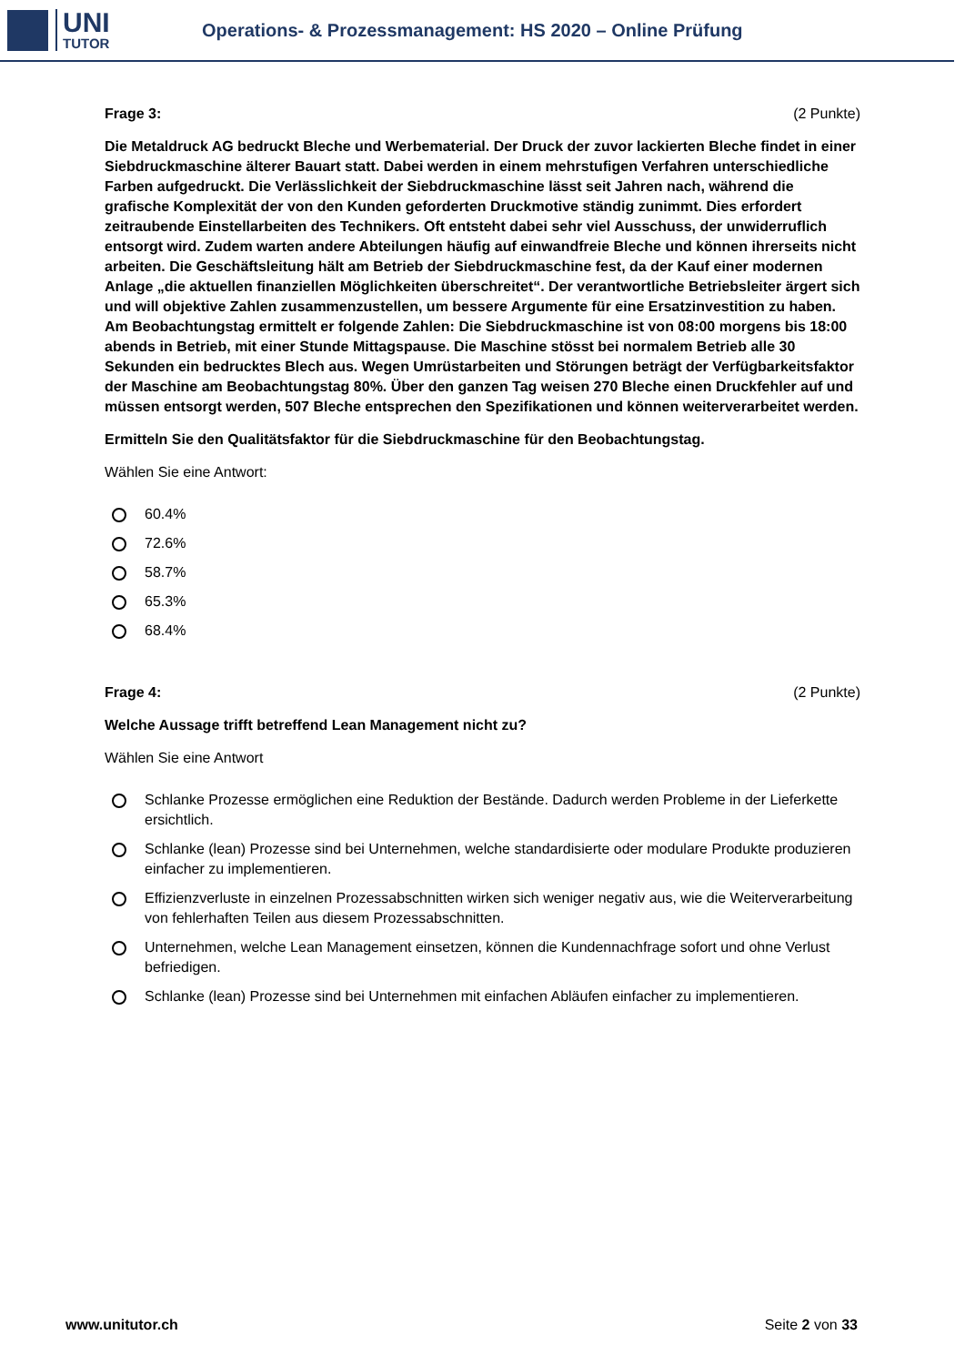UNI
TUTOR
Operations- & Prozessmanagement: HS 2020 – Online Prüfung
Frage 3: (2 Punkte)
Die Metaldruck AG bedruckt Bleche und Werbematerial. Der Druck der zuvor lackierten Bleche findet in einer Siebdruckmaschine älterer Bauart statt. Dabei werden in einem mehrstufigen Verfahren unterschiedliche Farben aufgedruckt. Die Verlässlichkeit der Siebdruckmaschine lässt seit Jahren nach, während die grafische Komplexität der von den Kunden geforderten Druckmotive ständig zunimmt. Dies erfordert zeitraubende Einstellarbeiten des Technikers. Oft entsteht dabei sehr viel Ausschuss, der unwiderruflich entsorgt wird. Zudem warten andere Abteilungen häufig auf einwandfreie Bleche und können ihrerseits nicht arbeiten. Die Geschäftsleitung hält am Betrieb der Siebdruckmaschine fest, da der Kauf einer modernen Anlage „die aktuellen finanziellen Möglichkeiten überschreitet“. Der verantwortliche Betriebsleiter ärgert sich und will objektive Zahlen zusammenzustellen, um bessere Argumente für eine Ersatzinvestition zu haben. Am Beobachtungstag ermittelt er folgende Zahlen: Die Siebdruckmaschine ist von 08:00 morgens bis 18:00 abends in Betrieb, mit einer Stunde Mittagspause. Die Maschine stösst bei normalem Betrieb alle 30 Sekunden ein bedrucktes Blech aus. Wegen Umrüstarbeiten und Störungen beträgt der Verfügbarkeitsfaktor der Maschine am Beobachtungstag 80%. Über den ganzen Tag weisen 270 Bleche einen Druckfehler auf und müssen entsorgt werden, 507 Bleche entsprechen den Spezifikationen und können weiterverarbeitet werden.
Ermitteln Sie den Qualitätsfaktor für die Siebdruckmaschine für den Beobachtungstag.
Wählen Sie eine Antwort:
60.4%
72.6%
58.7%
65.3%
68.4%
Frage 4: (2 Punkte)
Welche Aussage trifft betreffend Lean Management nicht zu?
Wählen Sie eine Antwort
Schlanke Prozesse ermöglichen eine Reduktion der Bestände. Dadurch werden Probleme in der Lieferkette ersichtlich.
Schlanke (lean) Prozesse sind bei Unternehmen, welche standardisierte oder modulare Produkte produzieren einfacher zu implementieren.
Effizienzverluste in einzelnen Prozessabschnitten wirken sich weniger negativ aus, wie die Weiterverarbeitung von fehlerhaften Teilen aus diesem Prozessabschnitten.
Unternehmen, welche Lean Management einsetzen, können die Kundennachfrage sofort und ohne Verlust befriedigen.
Schlanke (lean) Prozesse sind bei Unternehmen mit einfachen Abläufen einfacher zu implementieren.
www.unitutor.ch Seite 2 von 33